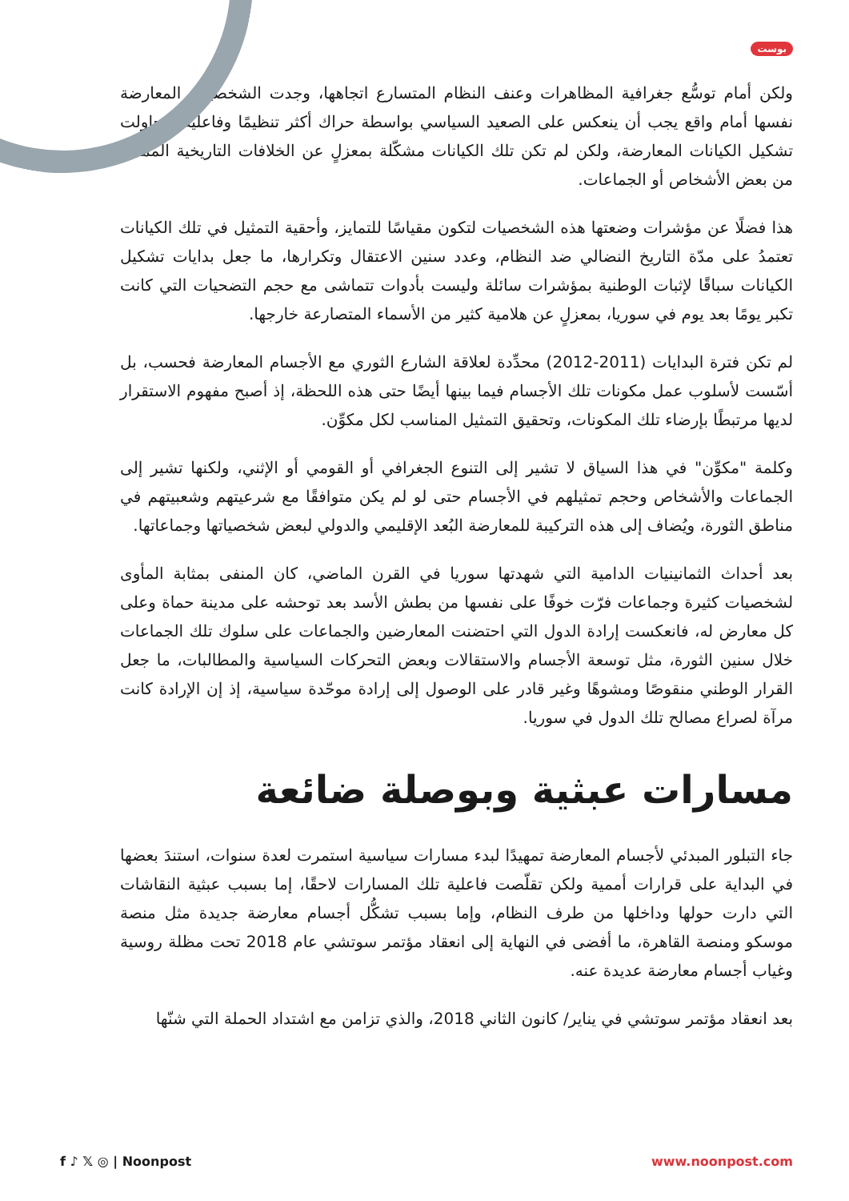بوست
ولكن أمام توسُّع جغرافية المظاهرات وعنف النظام المتسارع اتجاهها، وجدت الشخصيات المعارضة نفسها أمام واقع يجب أن ينعكس على الصعيد السياسي بواسطة حراك أكثر تنظيمًا وفاعلية، فحاولت تشكيل الكيانات المعارضة، ولكن لم تكن تلك الكيانات مشكّلة بمعزلٍ عن الخلافات التاريخية الممتدة من بعض الأشخاص أو الجماعات.
هذا فضلًا عن مؤشرات وضعتها هذه الشخصيات لتكون مقياسًا للتمايز، وأحقية التمثيل في تلك الكيانات تعتمدُ على مدّة التاريخ النضالي ضد النظام، وعدد سنين الاعتقال وتكرارها، ما جعل بدايات تشكيل الكيانات سباقًا لإثبات الوطنية بمؤشرات سائلة وليست بأدوات تتماشى مع حجم التضحيات التي كانت تكبر يومًا بعد يوم في سوريا، بمعزلٍ عن هلامية كثير من الأسماء المتصارعة خارجها.
لم تكن فترة البدايات (2011-2012) محدِّدة لعلاقة الشارع الثوري مع الأجسام المعارضة فحسب، بل أسّست لأسلوب عمل مكونات تلك الأجسام فيما بينها أيضًا حتى هذه اللحظة، إذ أصبح مفهوم الاستقرار لديها مرتبطًا بإرضاء تلك المكونات، وتحقيق التمثيل المناسب لكل مكوِّن.
وكلمة "مكوِّن" في هذا السياق لا تشير إلى التنوع الجغرافي أو القومي أو الإثني، ولكنها تشير إلى الجماعات والأشخاص وحجم تمثيلهم في الأجسام حتى لو لم يكن متوافقًا مع شرعيتهم وشعبيتهم في مناطق الثورة، ويُضاف إلى هذه التركيبة للمعارضة البُعد الإقليمي والدولي لبعض شخصياتها وجماعاتها.
بعد أحداث الثمانينيات الدامية التي شهدتها سوريا في القرن الماضي، كان المنفى بمثابة المأوى لشخصيات كثيرة وجماعات فرّت خوفًا على نفسها من بطش الأسد بعد توحشه على مدينة حماة وعلى كل معارض له، فانعكست إرادة الدول التي احتضنت المعارضين والجماعات على سلوك تلك الجماعات خلال سنين الثورة، مثل توسعة الأجسام والاستقالات وبعض التحركات السياسية والمطالبات، ما جعل القرار الوطني منقوصًا ومشوهًا وغير قادر على الوصول إلى إرادة موحّدة سياسية، إذ إن الإرادة كانت مرآة لصراع مصالح تلك الدول في سوريا.
مسارات عبثية وبوصلة ضائعة
جاء التبلور المبدئي لأجسام المعارضة تمهيدًا لبدء مسارات سياسية استمرت لعدة سنوات، استندَ بعضها في البداية على قرارات أممية ولكن تقلّصت فاعلية تلك المسارات لاحقًا، إما بسبب عبثية النقاشات التي دارت حولها وداخلها من طرف النظام، وإما بسبب تشكُّل أجسام معارضة جديدة مثل منصة موسكو ومنصة القاهرة، ما أفضى في النهاية إلى انعقاد مؤتمر سوتشي عام 2018 تحت مظلة روسية وغياب أجسام معارضة عديدة عنه.
بعد انعقاد مؤتمر سوتشي في يناير/ كانون الثاني 2018، والذي تزامن مع اشتداد الحملة التي شنّها
f ♪ 𝕏 ◎ | Noonpost www.noonpost.com